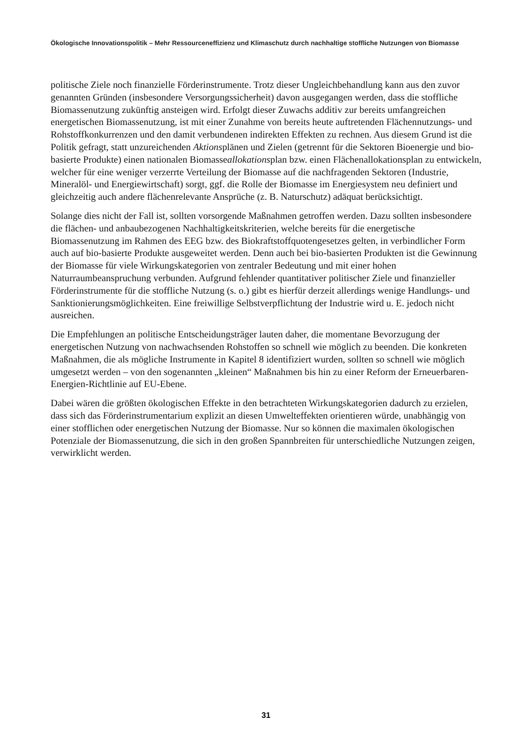Ökologische Innovationspolitik – Mehr Ressourceneffizienz und Klimaschutz durch nachhaltige stoffliche Nutzungen von Biomasse
politische Ziele noch finanzielle Förderinstrumente. Trotz dieser Ungleichbehandlung kann aus den zuvor genannten Gründen (insbesondere Versorgungssicherheit) davon ausgegangen werden, dass die stoffliche Biomassenutzung zukünftig ansteigen wird. Erfolgt dieser Zuwachs additiv zur bereits umfangreichen energetischen Biomassenutzung, ist mit einer Zunahme von bereits heute auftretenden Flächennutzungs- und Rohstoffkonkurrenzen und den damit verbundenen indirekten Effekten zu rechnen. Aus diesem Grund ist die Politik gefragt, statt unzureichenden Aktionsplänen und Zielen (getrennt für die Sektoren Bioenergie und bio-basierte Produkte) einen nationalen Biomasseallokationsplan bzw. einen Flächenallokationsplan zu entwickeln, welcher für eine weniger verzerrte Verteilung der Biomasse auf die nachfragenden Sektoren (Industrie, Mineralöl- und Energiewirtschaft) sorgt, ggf. die Rolle der Biomasse im Energiesystem neu definiert und gleichzeitig auch andere flächenrelevante Ansprüche (z. B. Naturschutz) adäquat berücksichtigt.
Solange dies nicht der Fall ist, sollten vorsorgende Maßnahmen getroffen werden. Dazu sollten insbesondere die flächen- und anbaubezogenen Nachhaltigkeitskriterien, welche bereits für die energetische Biomassenutzung im Rahmen des EEG bzw. des Biokraftstoffquotengesetzes gelten, in verbindlicher Form auch auf bio-basierte Produkte ausgeweitet werden. Denn auch bei bio-basierten Produkten ist die Gewinnung der Biomasse für viele Wirkungskategorien von zentraler Bedeutung und mit einer hohen Naturraumbeanspruchung verbunden. Aufgrund fehlender quantitativer politischer Ziele und finanzieller Förderinstrumente für die stoffliche Nutzung (s. o.) gibt es hierfür derzeit allerdings wenige Handlungs- und Sanktionierungsmöglichkeiten. Eine freiwillige Selbstverpflichtung der Industrie wird u. E. jedoch nicht ausreichen.
Die Empfehlungen an politische Entscheidungsträger lauten daher, die momentane Bevorzugung der energetischen Nutzung von nachwachsenden Rohstoffen so schnell wie möglich zu beenden. Die konkreten Maßnahmen, die als mögliche Instrumente in Kapitel 8 identifiziert wurden, sollten so schnell wie möglich umgesetzt werden – von den sogenannten „kleinen“ Maßnahmen bis hin zu einer Reform der Erneuerbaren-Energien-Richtlinie auf EU-Ebene.
Dabei wären die größten ökologischen Effekte in den betrachteten Wirkungskategorien dadurch zu erzielen, dass sich das Förderinstrumentarium explizit an diesen Umwelteffekten orientieren würde, unabhängig von einer stofflichen oder energetischen Nutzung der Biomasse. Nur so können die maximalen ökologischen Potenziale der Biomassenutzung, die sich in den großen Spannbreiten für unterschiedliche Nutzungen zeigen, verwirklicht werden.
31